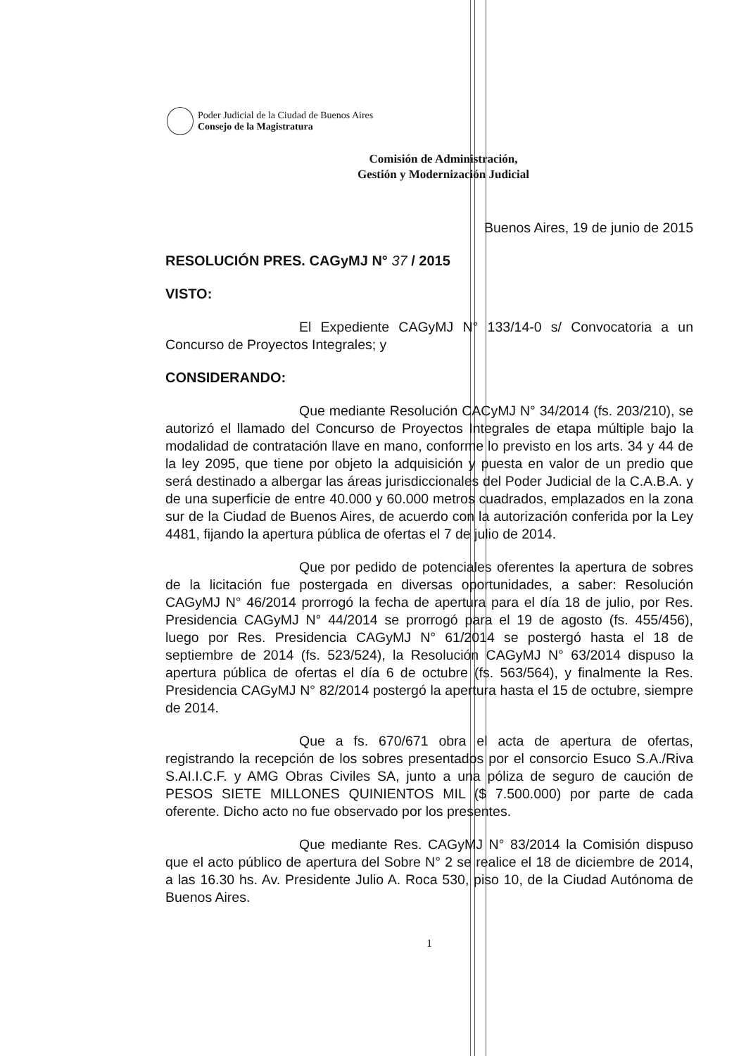Poder Judicial de la Ciudad de Buenos Aires
Consejo de la Magistratura
Comisión de Administración,
Gestión y Modernización Judicial
Buenos Aires, 19 de junio de 2015
RESOLUCIÓN PRES. CAGyMJ N° 37 / 2015
VISTO:
El Expediente CAGyMJ N° 133/14-0 s/ Convocatoria a un Concurso de Proyectos Integrales; y
CONSIDERANDO:
Que mediante Resolución CACyMJ N° 34/2014 (fs. 203/210), se autorizó el llamado del Concurso de Proyectos Integrales de etapa múltiple bajo la modalidad de contratación llave en mano, conforme lo previsto en los arts. 34 y 44 de la ley 2095, que tiene por objeto la adquisición y puesta en valor de un predio que será destinado a albergar las áreas jurisdiccionales del Poder Judicial de la C.A.B.A. y de una superficie de entre 40.000 y 60.000 metros cuadrados, emplazados en la zona sur de la Ciudad de Buenos Aires, de acuerdo con la autorización conferida por la Ley 4481, fijando la apertura pública de ofertas el 7 de julio de 2014.
Que por pedido de potenciales oferentes la apertura de sobres de la licitación fue postergada en diversas oportunidades, a saber: Resolución CAGyMJ N° 46/2014 prorrogó la fecha de apertura para el día 18 de julio, por Res. Presidencia CAGyMJ N° 44/2014 se prorrogó para el 19 de agosto (fs. 455/456), luego por Res. Presidencia CAGyMJ N° 61/2014 se postergó hasta el 18 de septiembre de 2014 (fs. 523/524), la Resolución CAGyMJ N° 63/2014 dispuso la apertura pública de ofertas el día 6 de octubre (fs. 563/564), y finalmente la Res. Presidencia CAGyMJ N° 82/2014 postergó la apertura hasta el 15 de octubre, siempre de 2014.
Que a fs. 670/671 obra el acta de apertura de ofertas, registrando la recepción de los sobres presentados por el consorcio Esuco S.A./Riva S.AI.I.C.F. y AMG Obras Civiles SA, junto a una póliza de seguro de caución de PESOS SIETE MILLONES QUINIENTOS MIL ($ 7.500.000) por parte de cada oferente. Dicho acto no fue observado por los presentes.
Que mediante Res. CAGyMJ N° 83/2014 la Comisión dispuso que el acto público de apertura del Sobre N° 2 se realice el 18 de diciembre de 2014, a las 16.30 hs. Av. Presidente Julio A. Roca 530, piso 10, de la Ciudad Autónoma de Buenos Aires.
1